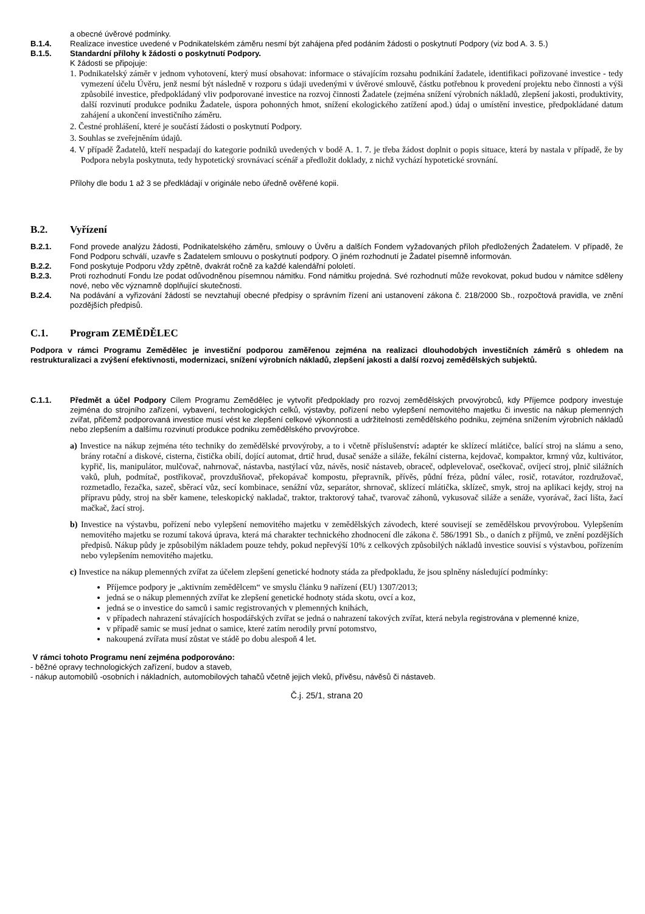a obecné úvěrové podmínky.
B.1.4. Realizace investice uvedené v Podnikatelském záměru nesmí být zahájena před podáním žádosti o poskytnutí Podpory (viz bod A. 3. 5.)
B.1.5. Standardní přílohy k žádosti o poskytnutí Podpory.
K žádosti se připojuje:
1. Podnikatelský záměr v jednom vyhotovení, který musí obsahovat: informace o stávajícím rozsahu podnikání žadatele, identifikaci pořizované investice - tedy vymezení účelu Úvěru, jenž nesmí být následně v rozporu s údaji uvedenými v úvěrové smlouvě, částku potřebnou k provedení projektu nebo činnosti a výši způsobilé investice, předpokládaný vliv podporované investice na rozvoj činnosti Žadatele (zejména snížení výrobních nákladů, zlepšení jakosti, produktivity, další rozvinutí produkce podniku Žadatele, úspora pohonných hmot, snížení ekologického zatížení apod.) údaj o umístění investice, předpokládané datum zahájení a ukončení investičního záměru.
2. Čestné prohlášení, které je součástí žádosti o poskytnutí Podpory.
3. Souhlas se zveřejněním údajů.
4. V případě Žadatelů, kteří nespadají do kategorie podniků uvedených v bodě A. 1. 7. je třeba žádost doplnit o popis situace, která by nastala v případě, že by Podpora nebyla poskytnuta, tedy hypotetický srovnávací scénář a předložit doklady, z nichž vychází hypotetické srovnání.
Přílohy dle bodu 1 až 3 se předkládají v originále nebo úředně ověřené kopii.
B.2. Vyřízení
B.2.1. Fond provede analýzu žádosti, Podnikatelského záměru, smlouvy o Úvěru a dalších Fondem vyžadovaných příloh předložených Žadatelem. V případě, že Fond Podporu schválí, uzavře s Žadatelem smlouvu o poskytnutí podpory. O jiném rozhodnutí je Žadatel písemně informován.
B.2.2. Fond poskytuje Podporu vždy zpětně, dvakrát ročně za každé kalendářní pololetí.
B.2.3. Proti rozhodnutí Fondu lze podat odůvodněnou písemnou námitku. Fond námitku projedná. Své rozhodnutí může revokovat, pokud budou v námitce sděleny nové, nebo věc významně doplňující skutečnosti.
B.2.4. Na podávání a vyřizování žádostí se nevztahují obecné předpisy o správním řízení ani ustanovení zákona č. 218/2000 Sb., rozpočtová pravidla, ve znění pozdějších předpisů.
C.1. Program ZEMĚDĚLEC
Podpora v rámci Programu Zemědělec je investiční podporou zaměřenou zejména na realizaci dlouhodobých investičních záměrů s ohledem na restrukturalizaci a zvýšení efektivnosti, modernizaci, snížení výrobních nákladů, zlepšení jakosti a další rozvoj zemědělských subjektů.
C.1.1. Předmět a účel Podpory Cílem Programu Zemědělec je vytvořit předpoklady pro rozvoj zemědělských prvovýrobců, kdy Příjemce podpory investuje zejména do strojního zařízení, vybavení, technologických celků, výstavby, pořízení nebo vylepšení nemovitého majetku či investic na nákup plemenných zvířat, přičemž podporovaná investice musí vést ke zlepšení celkové výkonnosti a udržitelnosti zemědělského podniku, zejména snížením výrobních nákladů nebo zlepšením a dalšímu rozvinutí produkce podniku zemědělského prvovýrobce.
a) Investice na nákup zejména této techniky do zemědělské prvovýroby, a to i včetně příslušenství: adaptér ke sklízecí mlátičce, balící stroj na slámu a seno, brány rotační a diskové, cisterna, čistička obilí, dojící automat, drtič hrud, dusač senáže a siláže, fekální cisterna, kejdovač, kompaktor, krmný vůz, kultivátor, kypřič, lis, manipulátor, mulčovač, nahrnovač, nástavba, nastýlací vůz, návěs, nosič nástaveb, obraceč, odplevelovač, osečkovač, ovíjecí stroj, plnič silážních vaků, pluh, podmítač, postřikovač, provzdušňovač, překopávač kompostu, přepravník, přívěs, půdní fréza, půdní válec, rosič, rotavátor, rozdružovač, rozmetadlo, řezačka, sazeč, sběrací vůz, secí kombinace, senážní vůz, separátor, shrnovač, sklízecí mlátička, sklízeč, smyk, stroj na aplikaci kejdy, stroj na přípravu půdy, stroj na sběr kamene, teleskopický nakladač, traktor, traktorový tahač, tvarovač záhonů, vykusovač siláže a senáže, vyorávač, žací lišta, žací mačkač, žací stroj.
b) Investice na výstavbu, pořízení nebo vylepšení nemovitého majetku v zemědělských závodech, které souvisejí se zemědělskou prvovýrobou. Vylepšením nemovitého majetku se rozumí taková úprava, která má charakter technického zhodnocení dle zákona č. 586/1991 Sb., o daních z příjmů, ve znění pozdějších předpisů. Nákup půdy je způsobilým nákladem pouze tehdy, pokud nepřevýší 10% z celkových způsobilých nákladů investice souvisí s výstavbou, pořízením nebo vylepšením nemovitého majetku.
c) Investice na nákup plemenných zvířat za účelem zlepšení genetické hodnoty stáda za předpokladu, že jsou splněny následující podmínky:
Příjemce podpory je „aktivním zemědělcem“ ve smyslu článku 9 nařízení (EU) 1307/2013;
jedná se o nákup plemenných zvířat ke zlepšení genetické hodnoty stáda skotu, ovcí a koz,
jedná se o investice do samců i samic registrovaných v plemenných knihách,
v případech nahrazení stávajících hospodářských zvířat se jedná o nahrazení takových zvířat, která nebyla registrována v plemenné knize,
v případě samic se musí jednat o samice, které zatím nerodily první potomstvo,
nakoupená zvířata musí zůstat ve stádě po dobu alespoň 4 let.
V rámci tohoto Programu není zejména podporováno:
- běžné opravy technologických zařízení, budov a staveb,
- nákup automobilů -osobních i nákladních, automobilových tahačů včetně jejich vleků, přívěsu, návěsů či nástaveb.
Č.j. 25/1, strana 20